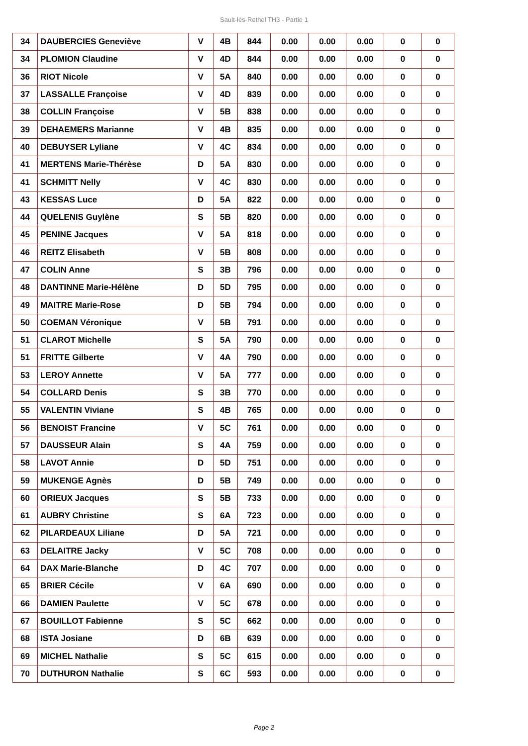Sault-lès-Rethel TH3 - Partie 1
| 34 | DAUBERCIES Geneviève | V | 4B | 844 | 0.00 | 0.00 | 0.00 | 0 | 0 |
| 34 | PLOMION Claudine | V | 4D | 844 | 0.00 | 0.00 | 0.00 | 0 | 0 |
| 36 | RIOT Nicole | V | 5A | 840 | 0.00 | 0.00 | 0.00 | 0 | 0 |
| 37 | LASSALLE Françoise | V | 4D | 839 | 0.00 | 0.00 | 0.00 | 0 | 0 |
| 38 | COLLIN Françoise | V | 5B | 838 | 0.00 | 0.00 | 0.00 | 0 | 0 |
| 39 | DEHAEMERS Marianne | V | 4B | 835 | 0.00 | 0.00 | 0.00 | 0 | 0 |
| 40 | DEBUYSER Lyliane | V | 4C | 834 | 0.00 | 0.00 | 0.00 | 0 | 0 |
| 41 | MERTENS Marie-Thérèse | D | 5A | 830 | 0.00 | 0.00 | 0.00 | 0 | 0 |
| 41 | SCHMITT Nelly | V | 4C | 830 | 0.00 | 0.00 | 0.00 | 0 | 0 |
| 43 | KESSAS Luce | D | 5A | 822 | 0.00 | 0.00 | 0.00 | 0 | 0 |
| 44 | QUELENIS Guylène | S | 5B | 820 | 0.00 | 0.00 | 0.00 | 0 | 0 |
| 45 | PENINE Jacques | V | 5A | 818 | 0.00 | 0.00 | 0.00 | 0 | 0 |
| 46 | REITZ Elisabeth | V | 5B | 808 | 0.00 | 0.00 | 0.00 | 0 | 0 |
| 47 | COLIN Anne | S | 3B | 796 | 0.00 | 0.00 | 0.00 | 0 | 0 |
| 48 | DANTINNE Marie-Hélène | D | 5D | 795 | 0.00 | 0.00 | 0.00 | 0 | 0 |
| 49 | MAITRE Marie-Rose | D | 5B | 794 | 0.00 | 0.00 | 0.00 | 0 | 0 |
| 50 | COEMAN Véronique | V | 5B | 791 | 0.00 | 0.00 | 0.00 | 0 | 0 |
| 51 | CLAROT Michelle | S | 5A | 790 | 0.00 | 0.00 | 0.00 | 0 | 0 |
| 51 | FRITTE Gilberte | V | 4A | 790 | 0.00 | 0.00 | 0.00 | 0 | 0 |
| 53 | LEROY Annette | V | 5A | 777 | 0.00 | 0.00 | 0.00 | 0 | 0 |
| 54 | COLLARD Denis | S | 3B | 770 | 0.00 | 0.00 | 0.00 | 0 | 0 |
| 55 | VALENTIN Viviane | S | 4B | 765 | 0.00 | 0.00 | 0.00 | 0 | 0 |
| 56 | BENOIST Francine | V | 5C | 761 | 0.00 | 0.00 | 0.00 | 0 | 0 |
| 57 | DAUSSEUR Alain | S | 4A | 759 | 0.00 | 0.00 | 0.00 | 0 | 0 |
| 58 | LAVOT Annie | D | 5D | 751 | 0.00 | 0.00 | 0.00 | 0 | 0 |
| 59 | MUKENGE Agnès | D | 5B | 749 | 0.00 | 0.00 | 0.00 | 0 | 0 |
| 60 | ORIEUX Jacques | S | 5B | 733 | 0.00 | 0.00 | 0.00 | 0 | 0 |
| 61 | AUBRY Christine | S | 6A | 723 | 0.00 | 0.00 | 0.00 | 0 | 0 |
| 62 | PILARDEAUX Liliane | D | 5A | 721 | 0.00 | 0.00 | 0.00 | 0 | 0 |
| 63 | DELAITRE Jacky | V | 5C | 708 | 0.00 | 0.00 | 0.00 | 0 | 0 |
| 64 | DAX Marie-Blanche | D | 4C | 707 | 0.00 | 0.00 | 0.00 | 0 | 0 |
| 65 | BRIER Cécile | V | 6A | 690 | 0.00 | 0.00 | 0.00 | 0 | 0 |
| 66 | DAMIEN Paulette | V | 5C | 678 | 0.00 | 0.00 | 0.00 | 0 | 0 |
| 67 | BOUILLOT Fabienne | S | 5C | 662 | 0.00 | 0.00 | 0.00 | 0 | 0 |
| 68 | ISTA Josiane | D | 6B | 639 | 0.00 | 0.00 | 0.00 | 0 | 0 |
| 69 | MICHEL Nathalie | S | 5C | 615 | 0.00 | 0.00 | 0.00 | 0 | 0 |
| 70 | DUTHURON Nathalie | S | 6C | 593 | 0.00 | 0.00 | 0.00 | 0 | 0 |
Page 2